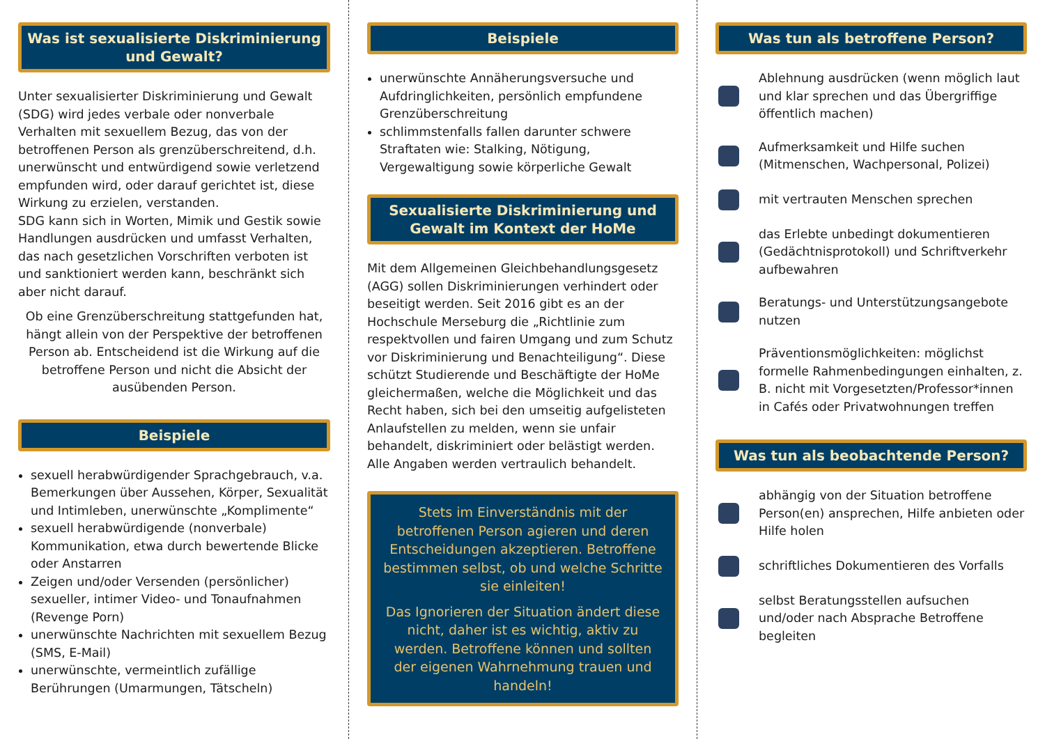Was ist sexualisierte Diskriminierung und Gewalt?
Unter sexualisierter Diskriminierung und Gewalt (SDG) wird jedes verbale oder nonverbale Verhalten mit sexuellem Bezug, das von der betroffenen Person als grenzüberschreitend, d.h. unerwünscht und entwürdigend sowie verletzend empfunden wird, oder darauf gerichtet ist, diese Wirkung zu erzielen, verstanden.
SDG kann sich in Worten, Mimik und Gestik sowie Handlungen ausdrücken und umfasst Verhalten, das nach gesetzlichen Vorschriften verboten ist und sanktioniert werden kann, beschränkt sich aber nicht darauf.
Ob eine Grenzüberschreitung stattgefunden hat, hängt allein von der Perspektive der betroffenen Person ab. Entscheidend ist die Wirkung auf die betroffene Person und nicht die Absicht der ausübenden Person.
Beispiele
sexuell herabwürdigender Sprachgebrauch, v.a. Bemerkungen über Aussehen, Körper, Sexualität und Intimleben, unerwünschte „Komplimente“
sexuell herabwürdigende (nonverbale) Kommunikation, etwa durch bewertende Blicke oder Anstarren
Zeigen und/oder Versenden (persönlicher) sexueller, intimer Video- und Tonaufnahmen (Revenge Porn)
unerwünschte Nachrichten mit sexuellem Bezug (SMS, E-Mail)
unerwünschte, vermeintlich zufällige Berührungen (Umarmungen, Tätscheln)
Beispiele
unerwünschte Annäherungsversuche und Aufdringlichkeiten, persönlich empfundene Grenzüberschreitung
schlimmstenfalls fallen darunter schwere Straftaten wie: Stalking, Nötigung, Vergewaltigung sowie körperliche Gewalt
Sexualisierte Diskriminierung und Gewalt im Kontext der HoMe
Mit dem Allgemeinen Gleichbehandlungsgesetz (AGG) sollen Diskriminierungen verhindert oder beseitigt werden. Seit 2016 gibt es an der Hochschule Merseburg die „Richtlinie zum respektvollen und fairen Umgang und zum Schutz vor Diskriminierung und Benachteiligung“. Diese schützt Studierende und Beschäftigte der HoMe gleichermaßen, welche die Möglichkeit und das Recht haben, sich bei den umseitig aufgelisteten Anlaufstellen zu melden, wenn sie unfair behandelt, diskriminiert oder belästigt werden. Alle Angaben werden vertraulich behandelt.
Stets im Einverständnis mit der betroffenen Person agieren und deren Entscheidungen akzeptieren. Betroffene bestimmen selbst, ob und welche Schritte sie einleiten!
Das Ignorieren der Situation ändert diese nicht, daher ist es wichtig, aktiv zu werden. Betroffene können und sollten der eigenen Wahrnehmung trauen und handeln!
Was tun als betroffene Person?
Ablehnung ausdrücken (wenn möglich laut und klar sprechen und das Übergriffige öffentlich machen)
Aufmerksamkeit und Hilfe suchen (Mitmenschen, Wachpersonal, Polizei)
mit vertrauten Menschen sprechen
das Erlebte unbedingt dokumentieren (Gedächtnisprotokoll) und Schriftverkehr aufbewahren
Beratungs- und Unterstützungsangebote nutzen
Präventionsmöglichkeiten: möglichst formelle Rahmenbedingungen einhalten, z. B. nicht mit Vorgesetzten/Professor*innen in Cafés oder Privatwohnungen treffen
Was tun als beobachtende Person?
abhängig von der Situation betroffene Person(en) ansprechen, Hilfe anbieten oder Hilfe holen
schriftliches Dokumentieren des Vorfalls
selbst Beratungsstellen aufsuchen und/oder nach Absprache Betroffene begleiten